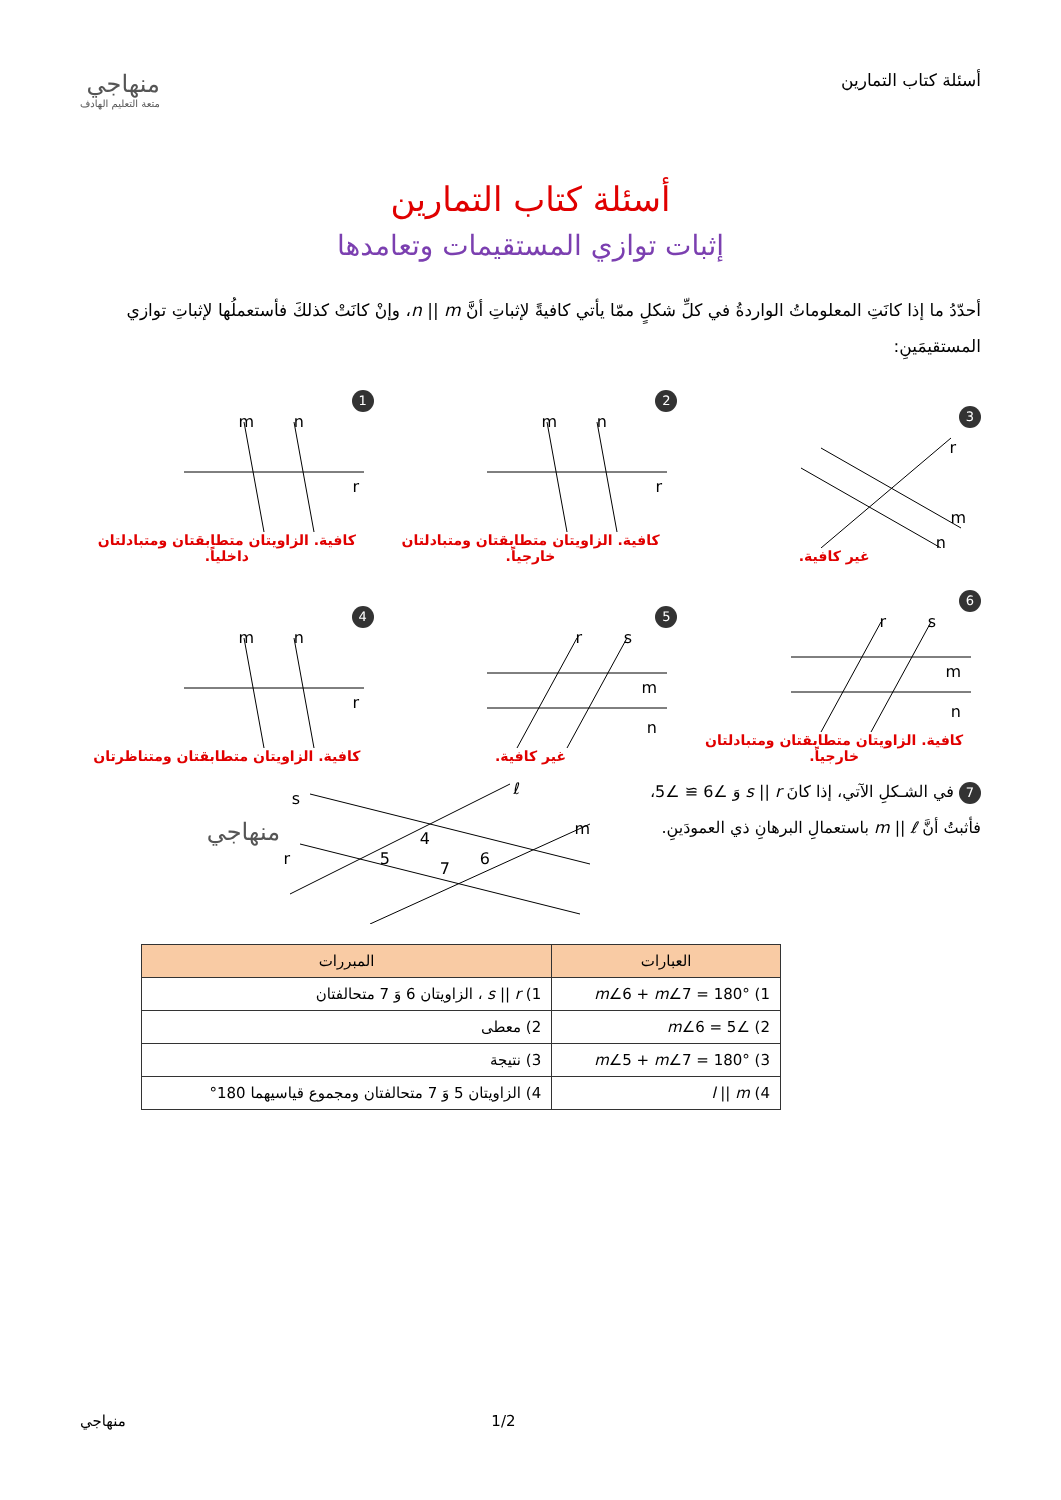أسئلة كتاب التمارين
منهاجي
متعة التعليم الهادف
أسئلة كتاب التمارين
إثبات توازي المستقيمات وتعامدها
أحدّدُ ما إذا كانَتِ المعلوماتُ الواردةُ في كلِّ شكلٍ ممّا يأتي كافيةً لإثباتِ أنَّ n || m، وإنْ كانَتْ كذلكَ فأستعملُها لإثباتِ توازي المستقيمَينِ:
3
r
m
n
غير كافية.
2
m
n
r
كافية. الزاويتان متطابقتان ومتبادلتان خارجياً.
1
m
n
r
كافية. الزاويتان متطابقتان ومتبادلتان داخلياً.
6
r
s
m
n
كافية. الزاويتان متطابقتان ومتبادلتان خارجياً.
5
r
s
m
n
غير كافية.
4
m
n
r
كافية. الزاويتان متطابقتان ومتناظرتان
7 في الشـكلِ الآتي، إذا كانَ s || r وَ ∠6 ≅ ∠5، فأثبتُ أنَّ m || ℓ باستعمالِ البرهانِ ذي العمودَينِ.
s
r
ℓ
m
5
4
7
6
منهاجي
| العبارات | المبررات |
| --- | --- |
| 1) m ∠6 + m ∠7 = 180° | 1) s // r ، الزاويتان 6 وَ 7 متحالفتان |
| 2) ∠5 = m ∠6 | 2) معطى |
| 3) m ∠5 + m ∠7 = 180° | 3) نتيجة |
| 4) l // m | 4) الزاويتان 5 وَ 7 متحالفتان ومجموع قياسيهما 180° |
1/2 منهاجي